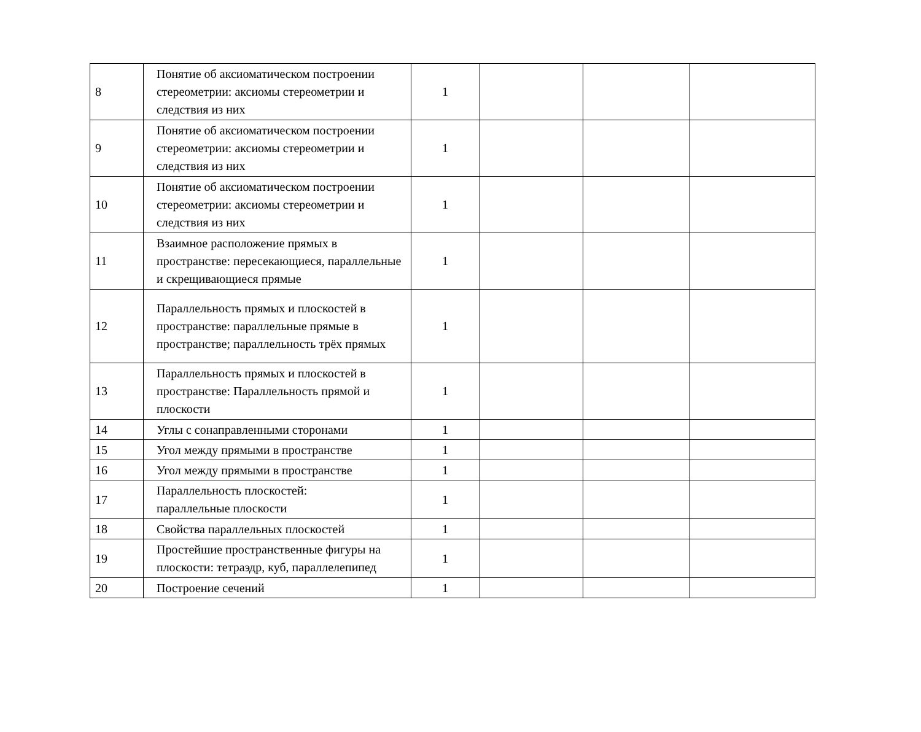| 8 | Понятие об аксиоматическом построении стереометрии: аксиомы стереометрии и следствия из них | 1 | | | |
| 9 | Понятие об аксиоматическом построении стереометрии: аксиомы стереометрии и следствия из них | 1 | | | |
| 10 | Понятие об аксиоматическом построении стереометрии: аксиомы стереометрии и следствия из них | 1 | | | |
| 11 | Взаимное расположение прямых в пространстве: пересекающиеся, параллельные и скрещивающиеся прямые | 1 | | | |
| 12 | Параллельность прямых и плоскостей в пространстве: параллельные прямые в пространстве; параллельность трёх прямых | 1 | | | |
| 13 | Параллельность прямых и плоскостей в пространстве: Параллельность прямой и плоскости | 1 | | | |
| 14 | Углы с сонаправленными сторонами | 1 | | | |
| 15 | Угол между прямыми в пространстве | 1 | | | |
| 16 | Угол между прямыми в пространстве | 1 | | | |
| 17 | Параллельность плоскостей: параллельные плоскости | 1 | | | |
| 18 | Свойства параллельных плоскостей | 1 | | | |
| 19 | Простейшие пространственные фигуры на плоскости: тетраэдр, куб, параллелепипед | 1 | | | |
| 20 | Построение сечений | 1 | | | |